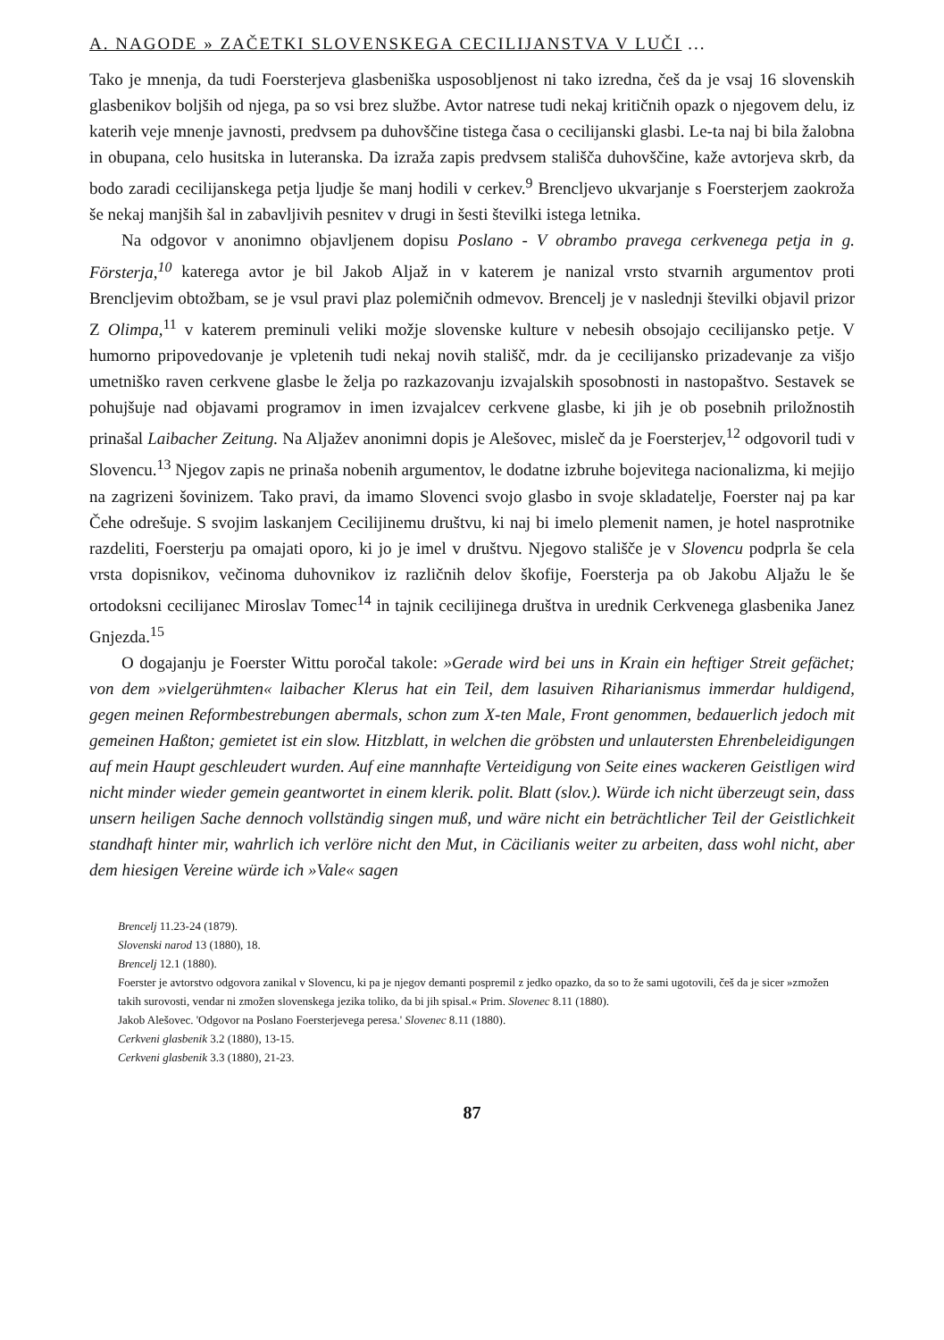A. NAGODE » ZAČETKI SLOVENSKEGA CECILIJANSTVA V LUČI ...
Tako je mnenja, da tudi Foersterjeva glasbeniška usposobljenost ni tako izredna, češ da je vsaj 16 slovenskih glasbenikov boljših od njega, pa so vsi brez službe. Avtor natrese tudi nekaj kritičnih opazk o njegovem delu, iz katerih veje mnenje javnosti, predvsem pa duhovščine tistega časa o cecilijanski glasbi. Le-ta naj bi bila žalobna in obupana, celo husitska in luteranska. Da izraža zapis predvsem stališča duhovščine, kaže avtorjeva skrb, da bodo zaradi cecilijanskega petja ljudje še manj hodili v cerkev.<sup>9</sup> Brencljevo ukvarjanje s Foersterjem zaokroža še nekaj manjših šal in zabavljivih pesnitev v drugi in šesti številki istega letnika.
Na odgovor v anonimno objavljenem dopisu Poslano - V obrambo pravega cerkvenega petja in g. Försterja,<sup>10</sup> katerega avtor je bil Jakob Aljaž in v katerem je nanizal vrsto stvarnih argumentov proti Brencljevim obtožbam, se je vsul pravi plaz polemičnih odmevov. Brencelj je v naslednji številki objavil prizor Z Olimpa,<sup>11</sup> v katerem preminuli veliki možje slovenske kulture v nebesih obsojajo cecilijansko petje. V humorno pripovedovanje je vpletenih tudi nekaj novih stališč, mdr. da je cecilijansko prizadevanje za višjo umetniško raven cerkvene glasbe le želja po razkazovanju izvajalskih sposobnosti in nastopaštvo. Sestavek se pohujšuje nad objavami programov in imen izvajalcev cerkvene glasbe, ki jih je ob posebnih priložnostih prinašal Laibacher Zeitung. Na Aljažev anonimni dopis je Alešovec, misleč da je Foersterjev,<sup>12</sup> odgovoril tudi v Slovencu.<sup>13</sup> Njegov zapis ne prinaša nobenih argumentov, le dodatne izbruhe bojevitega nacionalizma, ki mejijo na zagrizeni šovinizem. Tako pravi, da imamo Slovenci svojo glasbo in svoje skladatelje, Foerster naj pa kar Čehe odrešuje. S svojim laskanjem Cecilijinemu društvu, ki naj bi imelo plemenit namen, je hotel nasprotnike razdeliti, Foersterju pa omajati oporo, ki jo je imel v društvu. Njegovo stališče je v Slovencu podprla še cela vrsta dopisnikov, večinoma duhovnikov iz različnih delov škofije, Foersterja pa ob Jakobu Aljažu le še ortodoksni cecilijanec Miroslav Tomec<sup>14</sup> in tajnik cecilijinega društva in urednik Cerkvenega glasbenika Janez Gnjezda.<sup>15</sup>
O dogajanju je Foerster Wittu poročal takole: »Gerade wird bei uns in Krain ein heftiger Streit gefächet; von dem »vielgerühmten« laibacher Klerus hat ein Teil, dem lasuiven Riharianismus immerdar huldigend, gegen meinen Reformbestrebungen abermals, schon zum X-ten Male, Front genommen, bedauerlich jedoch mit gemeinen Haßton; gemietet ist ein slow. Hitzblatt, in welchen die gröbsten und unlautersten Ehrenbeleidigungen auf mein Haupt geschleudert wurden. Auf eine mannhafte Verteidigung von Seite eines wackeren Geistligen wird nicht minder wieder gemein geantwortet in einem klerik. polit. Blatt (slov.). Würde ich nicht überzeugt sein, dass unsern heiligen Sache dennoch vollständig singen muß, und wäre nicht ein beträchtlicher Teil der Geistlichkeit standhaft hinter mir, wahrlich ich verlöre nicht den Mut, in Cäcilianis weiter zu arbeiten, dass wohl nicht, aber dem hiesigen Vereine würde ich »Vale« sagen
Brencelj 11.23-24 (1879).
Slovenski narod 13 (1880), 18.
Brencelj 12.1 (1880).
Foerster je avtorstvo odgovora zanikal v Slovencu, ki pa je njegov demanti pospremil z jedko opazko, da so to že sami ugotovili, češ da je sicer »zmožen takih surovosti, vendar ni zmožen slovenskega jezika toliko, da bi jih spisal.« Prim. Slovenec 8.11 (1880).
Jakob Alešovec. 'Odgovor na Poslano Foersterjevega peresa.' Slovenec 8.11 (1880).
Cerkveni glasbenik 3.2 (1880), 13-15.
Cerkveni glasbenik 3.3 (1880), 21-23.
87